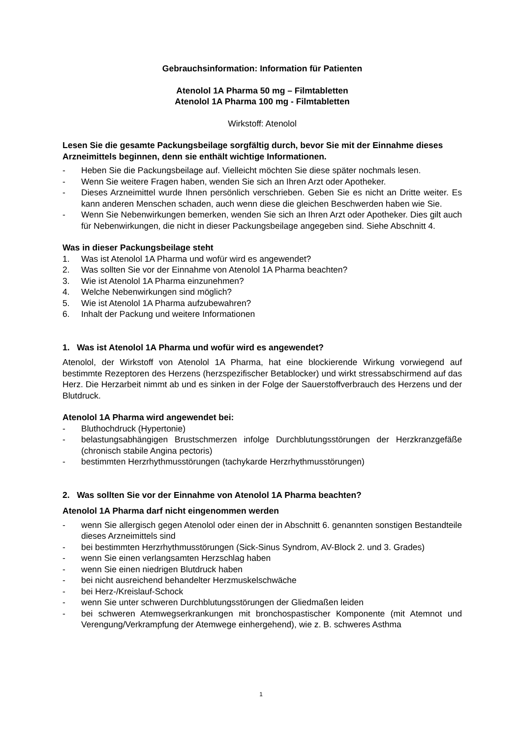Gebrauchsinformation: Information für Patienten
Atenolol 1A Pharma 50 mg – Filmtabletten
Atenolol 1A Pharma 100 mg - Filmtabletten
Wirkstoff: Atenolol
Lesen Sie die gesamte Packungsbeilage sorgfältig durch, bevor Sie mit der Einnahme dieses Arzneimittels beginnen, denn sie enthält wichtige Informationen.
- Heben Sie die Packungsbeilage auf. Vielleicht möchten Sie diese später nochmals lesen.
- Wenn Sie weitere Fragen haben, wenden Sie sich an Ihren Arzt oder Apotheker.
- Dieses Arzneimittel wurde Ihnen persönlich verschrieben. Geben Sie es nicht an Dritte weiter. Es kann anderen Menschen schaden, auch wenn diese die gleichen Beschwerden haben wie Sie.
- Wenn Sie Nebenwirkungen bemerken, wenden Sie sich an Ihren Arzt oder Apotheker. Dies gilt auch für Nebenwirkungen, die nicht in dieser Packungsbeilage angegeben sind. Siehe Abschnitt 4.
Was in dieser Packungsbeilage steht
1. Was ist Atenolol 1A Pharma und wofür wird es angewendet?
2. Was sollten Sie vor der Einnahme von Atenolol 1A Pharma beachten?
3. Wie ist Atenolol 1A Pharma einzunehmen?
4. Welche Nebenwirkungen sind möglich?
5. Wie ist Atenolol 1A Pharma aufzubewahren?
6. Inhalt der Packung und weitere Informationen
1. Was ist Atenolol 1A Pharma und wofür wird es angewendet?
Atenolol, der Wirkstoff von Atenolol 1A Pharma, hat eine blockierende Wirkung vorwiegend auf bestimmte Rezeptoren des Herzens (herzspezifischer Betablocker) und wirkt stressabschirmend auf das Herz. Die Herzarbeit nimmt ab und es sinken in der Folge der Sauerstoffverbrauch des Herzens und der Blutdruck.
Atenolol 1A Pharma wird angewendet bei:
- Bluthochdruck (Hypertonie)
- belastungsabhängigen Brustschmerzen infolge Durchblutungsstörungen der Herzkranzgefäße (chronisch stabile Angina pectoris)
- bestimmten Herzrhythmusstörungen (tachykarde Herzrhythmusstörungen)
2. Was sollten Sie vor der Einnahme von Atenolol 1A Pharma beachten?
Atenolol 1A Pharma darf nicht eingenommen werden
- wenn Sie allergisch gegen Atenolol oder einen der in Abschnitt 6. genannten sonstigen Bestandteile dieses Arzneimittels sind
- bei bestimmten Herzrhythmusstörungen (Sick-Sinus Syndrom, AV-Block 2. und 3. Grades)
- wenn Sie einen verlangsamten Herzschlag haben
- wenn Sie einen niedrigen Blutdruck haben
- bei nicht ausreichend behandelter Herzmuskelschwäche
- bei Herz-/Kreislauf-Schock
- wenn Sie unter schweren Durchblutungsstörungen der Gliedmaßen leiden
- bei schweren Atemwegserkrankungen mit bronchospastischer Komponente (mit Atemnot und Verengung/Verkrampfung der Atemwege einhergehend), wie z. B. schweres Asthma
1